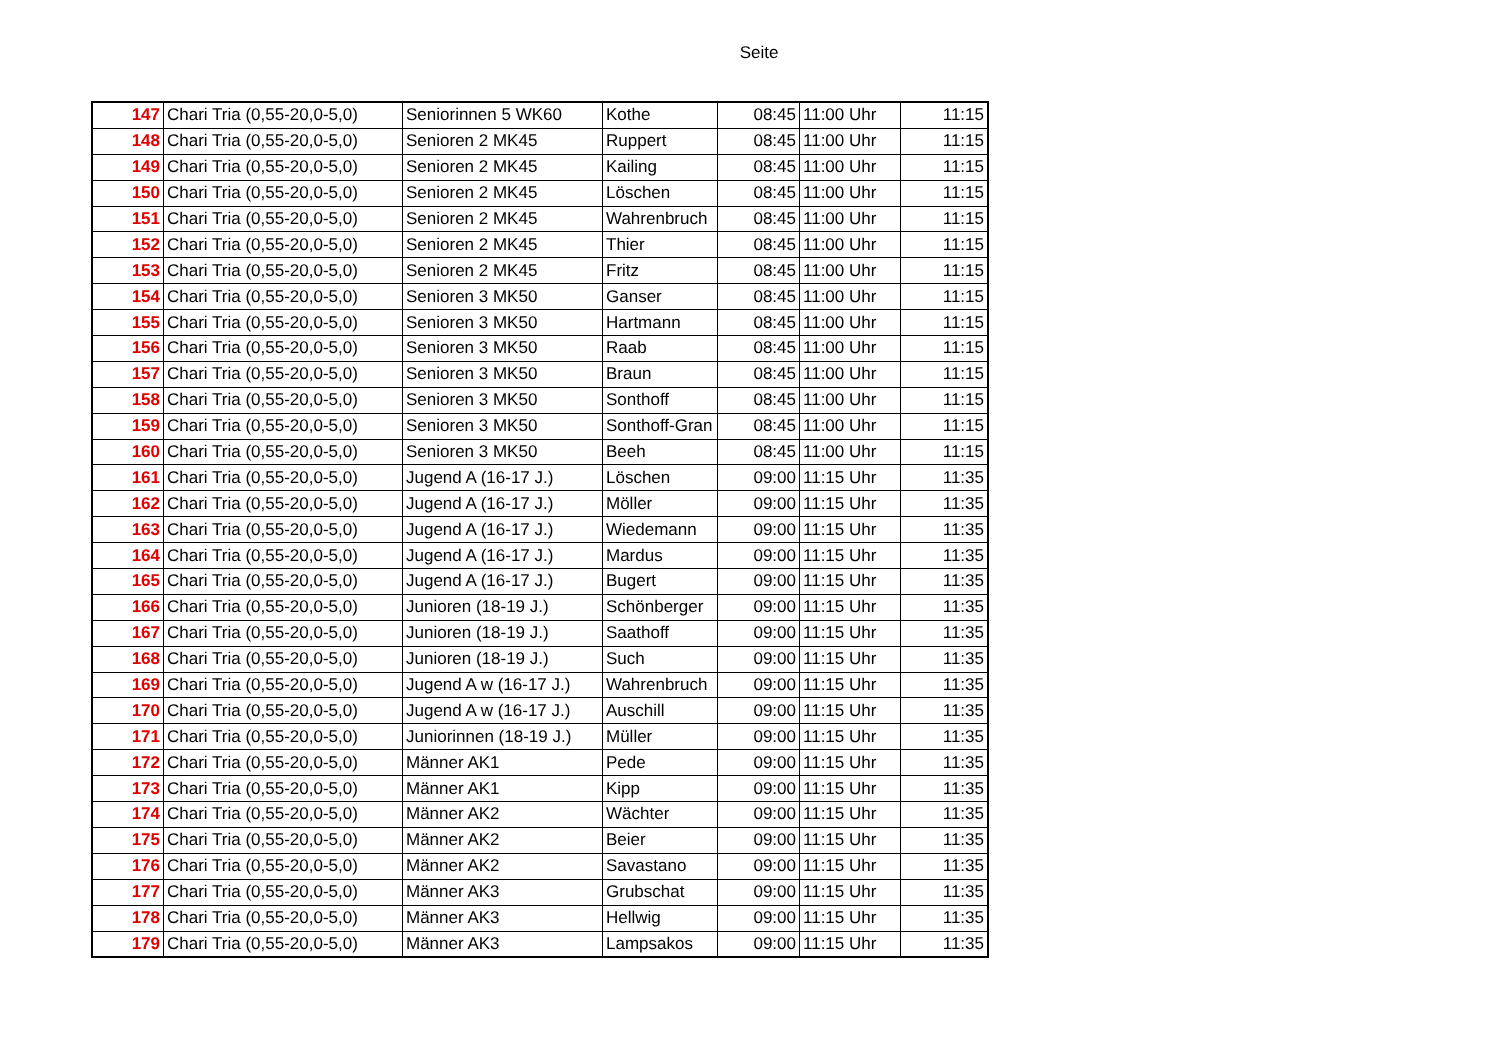Seite
| 147 | Chari Tria (0,55-20,0-5,0) | Seniorinnen 5 WK60 | Kothe | 08:45 | 11:00 Uhr | 11:15 |
| 148 | Chari Tria (0,55-20,0-5,0) | Senioren 2 MK45 | Ruppert | 08:45 | 11:00 Uhr | 11:15 |
| 149 | Chari Tria (0,55-20,0-5,0) | Senioren 2 MK45 | Kailing | 08:45 | 11:00 Uhr | 11:15 |
| 150 | Chari Tria (0,55-20,0-5,0) | Senioren 2 MK45 | Löschen | 08:45 | 11:00 Uhr | 11:15 |
| 151 | Chari Tria (0,55-20,0-5,0) | Senioren 2 MK45 | Wahrenbruch | 08:45 | 11:00 Uhr | 11:15 |
| 152 | Chari Tria (0,55-20,0-5,0) | Senioren 2 MK45 | Thier | 08:45 | 11:00 Uhr | 11:15 |
| 153 | Chari Tria (0,55-20,0-5,0) | Senioren 2 MK45 | Fritz | 08:45 | 11:00 Uhr | 11:15 |
| 154 | Chari Tria (0,55-20,0-5,0) | Senioren 3 MK50 | Ganser | 08:45 | 11:00 Uhr | 11:15 |
| 155 | Chari Tria (0,55-20,0-5,0) | Senioren 3 MK50 | Hartmann | 08:45 | 11:00 Uhr | 11:15 |
| 156 | Chari Tria (0,55-20,0-5,0) | Senioren 3 MK50 | Raab | 08:45 | 11:00 Uhr | 11:15 |
| 157 | Chari Tria (0,55-20,0-5,0) | Senioren 3 MK50 | Braun | 08:45 | 11:00 Uhr | 11:15 |
| 158 | Chari Tria (0,55-20,0-5,0) | Senioren 3 MK50 | Sonthoff | 08:45 | 11:00 Uhr | 11:15 |
| 159 | Chari Tria (0,55-20,0-5,0) | Senioren 3 MK50 | Sonthoff-Gran | 08:45 | 11:00 Uhr | 11:15 |
| 160 | Chari Tria (0,55-20,0-5,0) | Senioren 3 MK50 | Beeh | 08:45 | 11:00 Uhr | 11:15 |
| 161 | Chari Tria (0,55-20,0-5,0) | Jugend A (16-17 J.) | Löschen | 09:00 | 11:15 Uhr | 11:35 |
| 162 | Chari Tria (0,55-20,0-5,0) | Jugend A (16-17 J.) | Möller | 09:00 | 11:15 Uhr | 11:35 |
| 163 | Chari Tria (0,55-20,0-5,0) | Jugend A (16-17 J.) | Wiedemann | 09:00 | 11:15 Uhr | 11:35 |
| 164 | Chari Tria (0,55-20,0-5,0) | Jugend A (16-17 J.) | Mardus | 09:00 | 11:15 Uhr | 11:35 |
| 165 | Chari Tria (0,55-20,0-5,0) | Jugend A (16-17 J.) | Bugert | 09:00 | 11:15 Uhr | 11:35 |
| 166 | Chari Tria (0,55-20,0-5,0) | Junioren (18-19 J.) | Schönberger | 09:00 | 11:15 Uhr | 11:35 |
| 167 | Chari Tria (0,55-20,0-5,0) | Junioren (18-19 J.) | Saathoff | 09:00 | 11:15 Uhr | 11:35 |
| 168 | Chari Tria (0,55-20,0-5,0) | Junioren (18-19 J.) | Such | 09:00 | 11:15 Uhr | 11:35 |
| 169 | Chari Tria (0,55-20,0-5,0) | Jugend A w (16-17 J.) | Wahrenbruch | 09:00 | 11:15 Uhr | 11:35 |
| 170 | Chari Tria (0,55-20,0-5,0) | Jugend A w (16-17 J.) | Auschill | 09:00 | 11:15 Uhr | 11:35 |
| 171 | Chari Tria (0,55-20,0-5,0) | Juniorinnen (18-19 J.) | Müller | 09:00 | 11:15 Uhr | 11:35 |
| 172 | Chari Tria (0,55-20,0-5,0) | Männer AK1 | Pede | 09:00 | 11:15 Uhr | 11:35 |
| 173 | Chari Tria (0,55-20,0-5,0) | Männer AK1 | Kipp | 09:00 | 11:15 Uhr | 11:35 |
| 174 | Chari Tria (0,55-20,0-5,0) | Männer AK2 | Wächter | 09:00 | 11:15 Uhr | 11:35 |
| 175 | Chari Tria (0,55-20,0-5,0) | Männer AK2 | Beier | 09:00 | 11:15 Uhr | 11:35 |
| 176 | Chari Tria (0,55-20,0-5,0) | Männer AK2 | Savastano | 09:00 | 11:15 Uhr | 11:35 |
| 177 | Chari Tria (0,55-20,0-5,0) | Männer AK3 | Grubschat | 09:00 | 11:15 Uhr | 11:35 |
| 178 | Chari Tria (0,55-20,0-5,0) | Männer AK3 | Hellwig | 09:00 | 11:15 Uhr | 11:35 |
| 179 | Chari Tria (0,55-20,0-5,0) | Männer AK3 | Lampsakos | 09:00 | 11:15 Uhr | 11:35 |